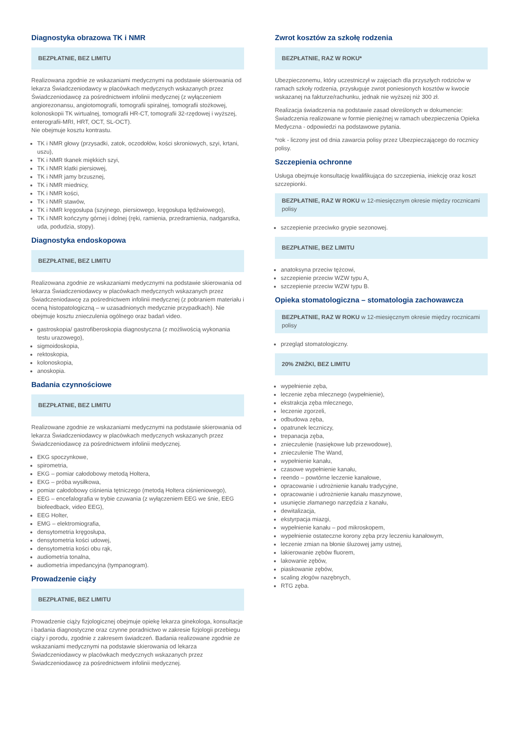Diagnostyka obrazowa TK i NMR
BEZPŁATNIE, BEZ LIMITU
Realizowana zgodnie ze wskazaniami medycznymi na podstawie skierowania od lekarza Świadczeniodawcy w placówkach medycznych wskazanych przez Świadczeniodawcę za pośrednictwem infolinii medycznej (z wyłączeniem angiorezonansu, angiotomografii, tomografii spiralnej, tomografii stożkowej, kolonoskopii TK wirtualnej, tomografii HR-CT, tomografii 32-rzędowej i wyższej, enterografii-MRI, HRT, OCT, SL-OCT).
Nie obejmuje kosztu kontrastu.
TK i NMR głowy (przysadki, zatok, oczodołów, kości skroniowych, szyi, krtani, uszu),
TK i NMR tkanek miękkich szyi,
TK i NMR klatki piersiowej,
TK i NMR jamy brzusznej,
TK i NMR miednicy,
TK i NMR kości,
TK i NMR stawów,
TK i NMR kręgosłupa (szyjnego, piersiowego, kręgosłupa lędźwiowego),
TK i NMR kończyny górnej i dolnej (ręki, ramienia, przedramienia, nadgarstka, uda, podudzia, stopy).
Diagnostyka endoskopowa
BEZPŁATNIE, BEZ LIMITU
Realizowana zgodnie ze wskazaniami medycznymi na podstawie skierowania od lekarza Świadczeniodawcy w placówkach medycznych wskazanych przez Świadczeniodawcę za pośrednictwem infolinii medycznej (z pobraniem materiału i oceną histopatologiczną – w uzasadnionych medycznie przypadkach). Nie obejmuje kosztu znieczulenia ogólnego oraz badań video.
gastroskopia/ gastrofiberoskopia diagnostyczna (z możliwością wykonania testu urazowego),
sigmoidoskopia,
rektoskopia,
kolonoskopia,
anoskopia.
Badania czynnościowe
BEZPŁATNIE, BEZ LIMITU
Realizowane zgodnie ze wskazaniami medycznymi na podstawie skierowania od lekarza Świadczeniodawcy w placówkach medycznych wskazanych przez Świadczeniodawcę za pośrednictwem infolinii medycznej.
EKG spoczynkowe,
spirometria,
EKG – pomiar całodobowy metodą Holtera,
EKG – próba wysiłkowa,
pomiar całodobowy ciśnienia tętniczego (metodą Holtera ciśnieniowego),
EEG – encefalografia w trybie czuwania (z wyłączeniem EEG we śnie, EEG biofeedback, video EEG),
EEG Holter,
EMG – elektromiografia,
densytometria kręgosłupa,
densytometria kości udowej,
densytometria kości obu rąk,
audiometria tonalna,
audiometria impedancyjna (tympanogram).
Prowadzenie ciąży
BEZPŁATNIE, BEZ LIMITU
Prowadzenie ciąży fizjologicznej obejmuje opiekę lekarza ginekologa, konsultacje i badania diagnostyczne oraz czynne poradnictwo w zakresie fizjologii przebiegu ciąży i porodu, zgodnie z zakresem świadczeń. Badania realizowane zgodnie ze wskazaniami medycznymi na podstawie skierowania od lekarza Świadczeniodawcy w placówkach medycznych wskazanych przez Świadczeniodawcę za pośrednictwem infolinii medycznej.
Zwrot kosztów za szkołę rodzenia
BEZPŁATNIE, RAZ W ROKU*
Ubezpieczonemu, który uczestniczył w zajęciach dla przyszłych rodziców w ramach szkoły rodzenia, przysługuje zwrot poniesionych kosztów w kwocie wskazanej na fakturze/rachunku, jednak nie wyższej niż 300 zł.
Realizacja świadczenia na podstawie zasad określonych w dokumencie: Świadczenia realizowane w formie pieniężnej w ramach ubezpieczenia Opieka Medyczna - odpowiedzi na podstawowe pytania.
*rok - liczony jest od dnia zawarcia polisy przez Ubezpieczającego do rocznicy polisy.
Szczepienia ochronne
Usługa obejmuje konsultację kwalifikująca do szczepienia, iniekcję oraz koszt szczepionki.
BEZPŁATNIE, RAZ W ROKU w 12-miesięcznym okresie między rocznicami polisy
szczepienie przeciwko grypie sezonowej.
BEZPŁATNIE, BEZ LIMITU
anatoksyna przeciw tężcowi,
szczepienie przeciw WZW typu A,
szczepienie przeciw WZW typu B.
Opieka stomatologiczna – stomatologia zachowawcza
BEZPŁATNIE, RAZ W ROKU w 12-miesięcznym okresie między rocznicami polisy
przegląd stomatologiczny.
20% ZNIŻKI, BEZ LIMITU
wypełnienie zęba,
leczenie zęba mlecznego (wypełnienie),
ekstrakcja zęba mlecznego,
leczenie zgorzeli,
odbudowa zęba,
opatrunek leczniczy,
trepanacja zęba,
znieczulenie (nasiękowe lub przewodowe),
znieczulenie The Wand,
wypełnienie kanału,
czasowe wypełnienie kanału,
reendo – powtórne leczenie kanałowe,
opracowanie i udrożnienie kanału tradycyjne,
opracowanie i udrożnienie kanału maszynowe,
usunięcie złamanego narzędzia z kanału,
dewitalizacja,
ekstyrpacja miazgi,
wypełnienie kanału – pod mikroskopem,
wypełnienie ostateczne korony zęba przy leczeniu kanałowym,
leczenie zmian na błonie śluzowej jamy ustnej,
lakierowanie zębów fluorem,
lakowanie zębów,
piaskowanie zębów,
scaling złogów nazębnych,
RTG zęba.